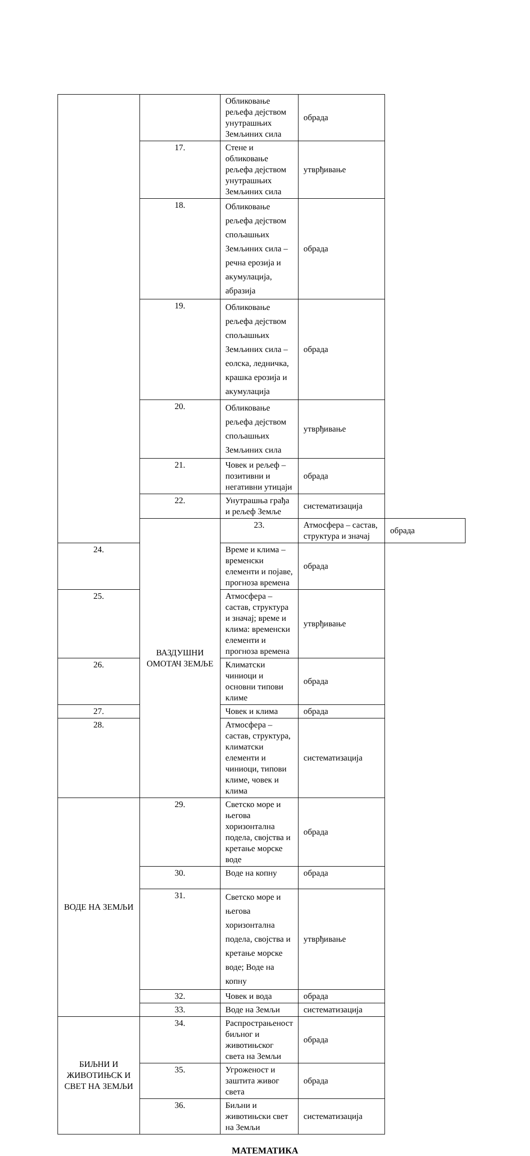| | | Обликовање рељефа дејством унутрашњих Земљиних сила | обрада | |
| | 17. | Стене и обликовање рељефа дејством унутрашњих Земљиних сила | утврђивање | |
| | 18. | Обликовање рељефа дејством спољашњих Земљиних сила – речна ерозија и акумулација, абразија | обрада | |
| | 19. | Обликовање рељефа дејством спољашњих Земљиних сила – еолска, ледничка, крашка ерозија и акумулација | обрада | |
| | 20. | Обликовање рељефа дејством спољашњих Земљиних сила | утврђивање | |
| | 21. | Човек и рељеф – позитивни и негативни утицаји | обрада | |
| | 22. | Унутрашња грађа и рељеф Земље | систематизација | |
| | ВАЗДУШНИ ОМОТАЧ ЗЕМЉЕ | 23. | Атмосфера – састав, структура и значај | обрада |
| 24. | | Време и клима – временски елементи и појаве, прогноза времена | обрада | |
| 25. | | Атмосфера – састав, структура и значај; време и клима: временски елементи и прогноза времена | утврђивање | |
| 26. | | Климатски чиниоци и основни типови климе | обрада | |
| 27. | | Човек и клима | обрада | |
| 28. | | Атмосфера – састав, структура, климатски елементи и чиниоци, типови климе, човек и клима | систематизација | |
| ВОДЕ НА ЗЕМЉИ | 29. | Светско море и његова хоризонтална подела, својства и кретање морске воде | обрада | |
| | 30. | Воде на копну | обрада | |
| | 31. | Светско море и његова хоризонтална подела, својства и кретање морске воде; Воде на копну | утврђивање | |
| | 32. | Човек и вода | обрада | |
| | 33. | Воде на Земљи | систематизација | |
| БИЉНИ И ЖИВОТИЊСК И СВЕТ НА ЗЕМЉИ | 34. | Распрострањеност биљног и животињског света на Земљи | обрада | |
| | 35. | Угроженост и заштита живог света | обрада | |
| | 36. | Биљни и животињски свет на Земљи | систематизација | |
МАТЕМАТИКА